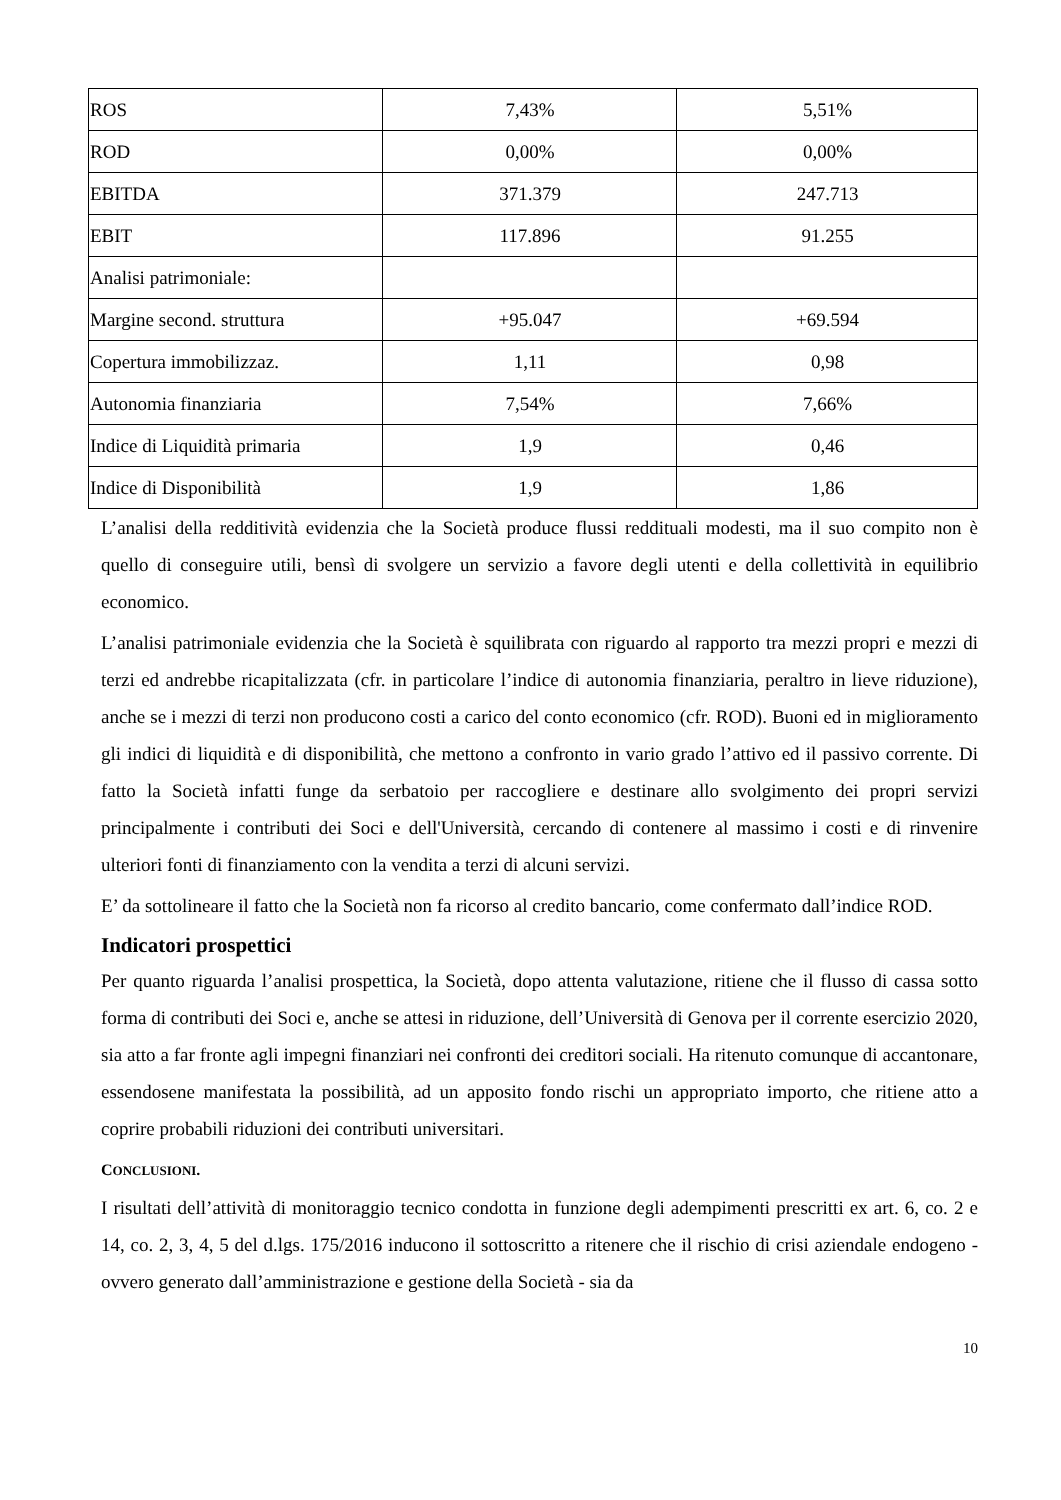| ROS | 7,43% | 5,51% |
| ROD | 0,00% | 0,00% |
| EBITDA | 371.379 | 247.713 |
| EBIT | 117.896 | 91.255 |
| Analisi patrimoniale: | | |
| Margine second. struttura | +95.047 | +69.594 |
| Copertura immobilizzaz. | 1,11 | 0,98 |
| Autonomia finanziaria | 7,54% | 7,66% |
| Indice di Liquidità primaria | 1,9 | 0,46 |
| Indice di Disponibilità | 1,9 | 1,86 |
L’analisi della redditività evidenzia che la Società produce flussi reddituali modesti, ma il suo compito non è quello di conseguire utili, bensì di svolgere un servizio a favore degli utenti e della collettività in equilibrio economico.
L’analisi patrimoniale evidenzia che la Società è squilibrata con riguardo al rapporto tra mezzi propri e mezzi di terzi ed andrebbe ricapitalizzata (cfr. in particolare l’indice di autonomia finanziaria, peraltro in lieve riduzione), anche se i mezzi di terzi non producono costi a carico del conto economico (cfr. ROD). Buoni ed in miglioramento gli indici di liquidità e di disponibilità, che mettono a confronto in vario grado l’attivo ed il passivo corrente. Di fatto la Società infatti funge da serbatoio per raccogliere e destinare allo svolgimento dei propri servizi principalmente i contributi dei Soci e dell'Università, cercando di contenere al massimo i costi e di rinvenire ulteriori fonti di finanziamento con la vendita a terzi di alcuni servizi.
E’ da sottolineare il fatto che la Società non fa ricorso al credito bancario, come confermato dall’indice ROD.
Indicatori prospettici
Per quanto riguarda l’analisi prospettica, la Società, dopo attenta valutazione, ritiene che il flusso di cassa sotto forma di contributi dei Soci e, anche se attesi in riduzione, dell’Università di Genova per il corrente esercizio 2020, sia atto a far fronte agli impegni finanziari nei confronti dei creditori sociali. Ha ritenuto comunque di accantonare, essendosene manifestata la possibilità, ad un apposito fondo rischi un appropriato importo, che ritiene atto a coprire probabili riduzioni dei contributi universitari.
CONCLUSIONI.
I risultati dell’attività di monitoraggio tecnico condotta in funzione degli adempimenti prescritti ex art. 6, co. 2 e 14, co. 2, 3, 4, 5 del d.lgs. 175/2016 inducono il sottoscritto a ritenere che il rischio di crisi aziendale endogeno - ovvero generato dall’amministrazione e gestione della Società - sia da
10